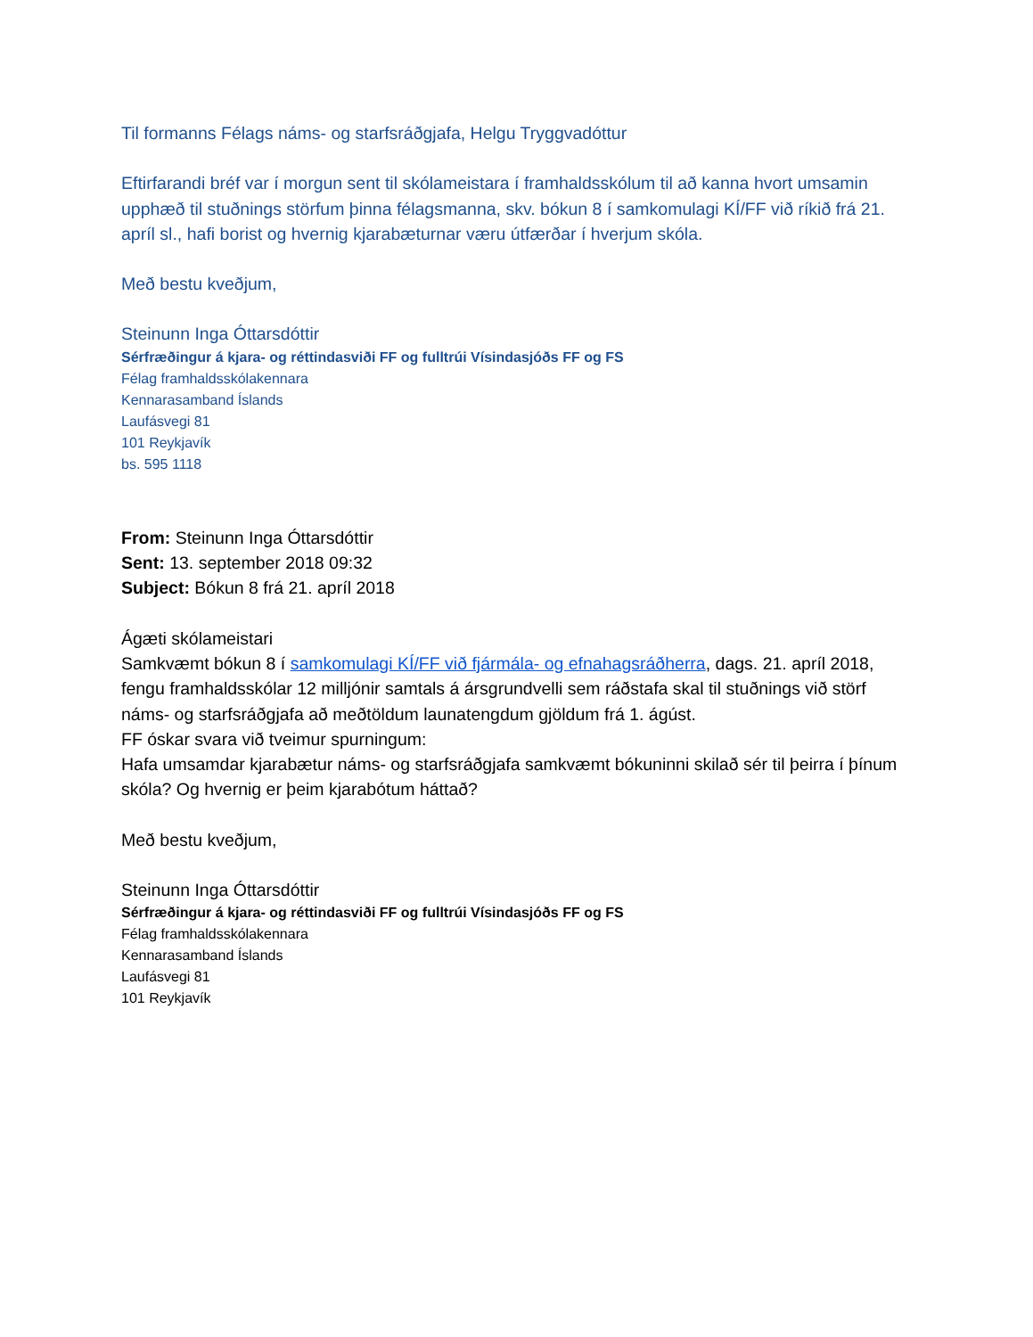Til formanns Félags náms- og starfsráðgjafa, Helgu Tryggvadóttur
Eftirfarandi bréf var í morgun sent til skólameistara í framhaldsskólum til að kanna hvort umsamin upphæð til stuðnings störfum þinna félagsmanna, skv. bókun 8 í samkomulagi KÍ/FF við ríkið frá 21. apríl sl., hafi borist og hvernig kjarabæturnar væru útfærðar í hverjum skóla.
Með bestu kveðjum,
Steinunn Inga Óttarsdóttir
Sérfræðingur á kjara- og réttindasviði FF og fulltrúi Vísindasjóðs FF og FS
Félag framhaldsskólakennara
Kennarasamband Íslands
Laufásvegi 81
101 Reykjavík
bs. 595 1118
From: Steinunn Inga Óttarsdóttir
Sent: 13. september 2018 09:32
Subject: Bókun 8 frá 21. apríl 2018
Ágæti skólameistari
Samkvæmt bókun 8 í samkomulagi KÍ/FF við fjármála- og efnahagsráðherra, dags. 21. apríl 2018, fengu framhaldsskólar 12 milljónir samtals á ársgrundvelli sem ráðstafa skal til stuðnings við störf náms- og starfsráðgjafa að meðtöldum launatengdum gjöldum frá 1. ágúst.
FF óskar svara við tveimur spurningum:
Hafa umsamdar kjarabætur náms- og starfsráðgjafa samkvæmt bókuninni skilað sér til þeirra í þínum skóla? Og hvernig er þeim kjarabótum háttað?
Með bestu kveðjum,
Steinunn Inga Óttarsdóttir
Sérfræðingur á kjara- og réttindasviði FF og fulltrúi Vísindasjóðs FF og FS
Félag framhaldsskólakennara
Kennarasamband Íslands
Laufásvegi 81
101 Reykjavík